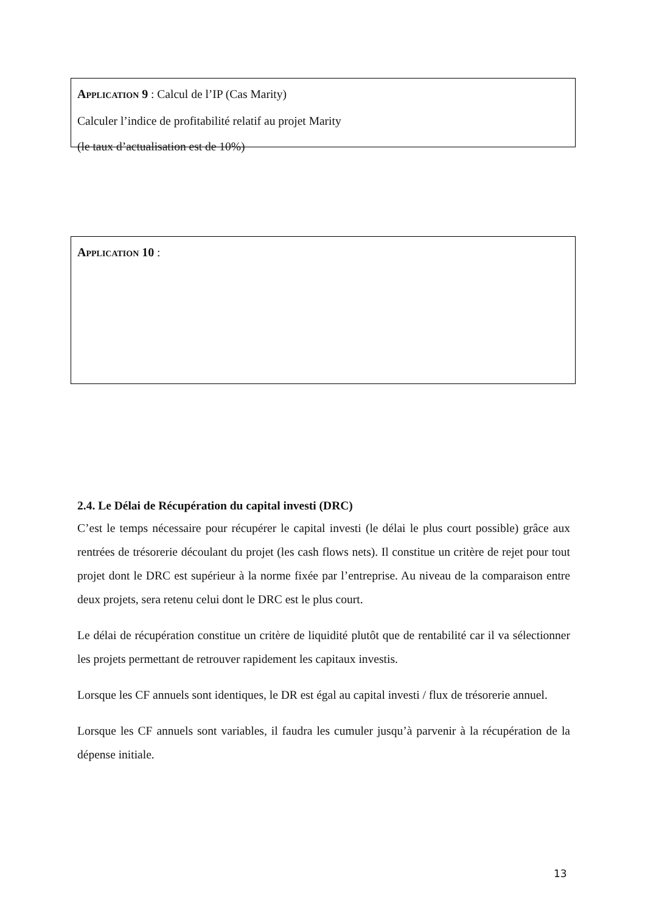APPLICATION 9 : Calcul de l’IP (Cas Marity)
Calculer l’indice de profitabilité relatif au projet Marity
(le taux d’actualisation est de 10%)
APPLICATION 10 :
2.4. Le Délai de Récupération du capital investi (DRC)
C’est le temps nécessaire pour récupérer le capital investi (le délai le plus court possible) grâce aux rentrées de trésorerie découlant du projet (les cash flows nets). Il constitue un critère de rejet pour tout projet dont le DRC est supérieur à la norme fixée par l’entreprise. Au niveau de la comparaison entre deux projets, sera retenu celui dont le DRC est le plus court.
Le délai de récupération constitue un critère de liquidité plutôt que de rentabilité car il va sélectionner les projets permettant de retrouver rapidement les capitaux investis.
Lorsque les CF annuels sont identiques, le DR est égal au capital investi / flux de trésorerie annuel.
Lorsque les CF annuels sont variables, il faudra les cumuler jusqu’à parvenir à la récupération de la dépense initiale.
13